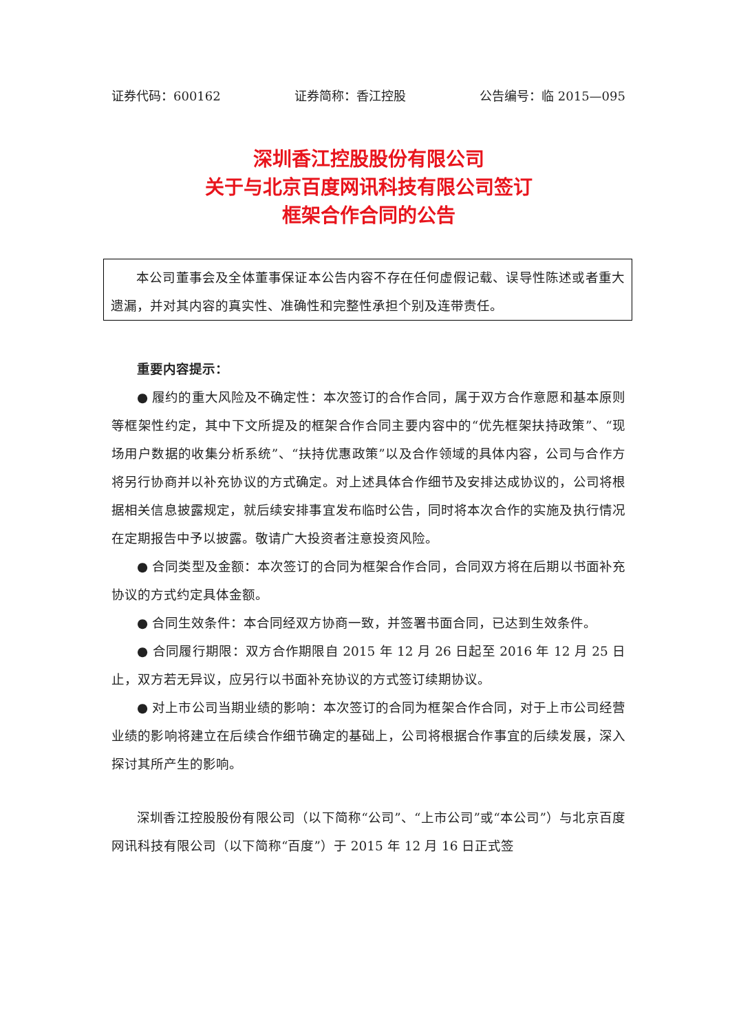证券代码：600162 证券简称：香江控股 公告编号：临 2015—095
深圳香江控股股份有限公司
关于与北京百度网讯科技有限公司签订
框架合作合同的公告
本公司董事会及全体董事保证本公告内容不存在任何虚假记载、误导性陈述或者重大遗漏，并对其内容的真实性、准确性和完整性承担个别及连带责任。
重要内容提示：
● 履约的重大风险及不确定性：本次签订的合作合同，属于双方合作意愿和基本原则等框架性约定，其中下文所提及的框架合作合同主要内容中的“优先框架扶持政策”、“现场用户数据的收集分析系统”、“扶持优惠政策”以及合作领域的具体内容，公司与合作方将另行协商并以补充协议的方式确定。对上述具体合作细节及安排达成协议的，公司将根据相关信息披露规定，就后续安排事宜发布临时公告，同时将本次合作的实施及执行情况在定期报告中予以披露。敬请广大投资者注意投资风险。
● 合同类型及金额：本次签订的合同为框架合作合同，合同双方将在后期以书面补充协议的方式约定具体金额。
● 合同生效条件：本合同经双方协商一致，并签署书面合同，已达到生效条件。
● 合同履行期限：双方合作期限自 2015 年 12 月 26 日起至 2016 年 12 月 25 日止，双方若无异议，应另行以书面补充协议的方式签订续期协议。
● 对上市公司当期业绩的影响：本次签订的合同为框架合作合同，对于上市公司经营业绩的影响将建立在后续合作细节确定的基础上，公司将根据合作事宜的后续发展，深入探讨其所产生的影响。
深圳香江控股股份有限公司（以下简称“公司”、“上市公司”或“本公司”）与北京百度网讯科技有限公司（以下简称“百度”）于 2015 年 12 月 16 日正式签